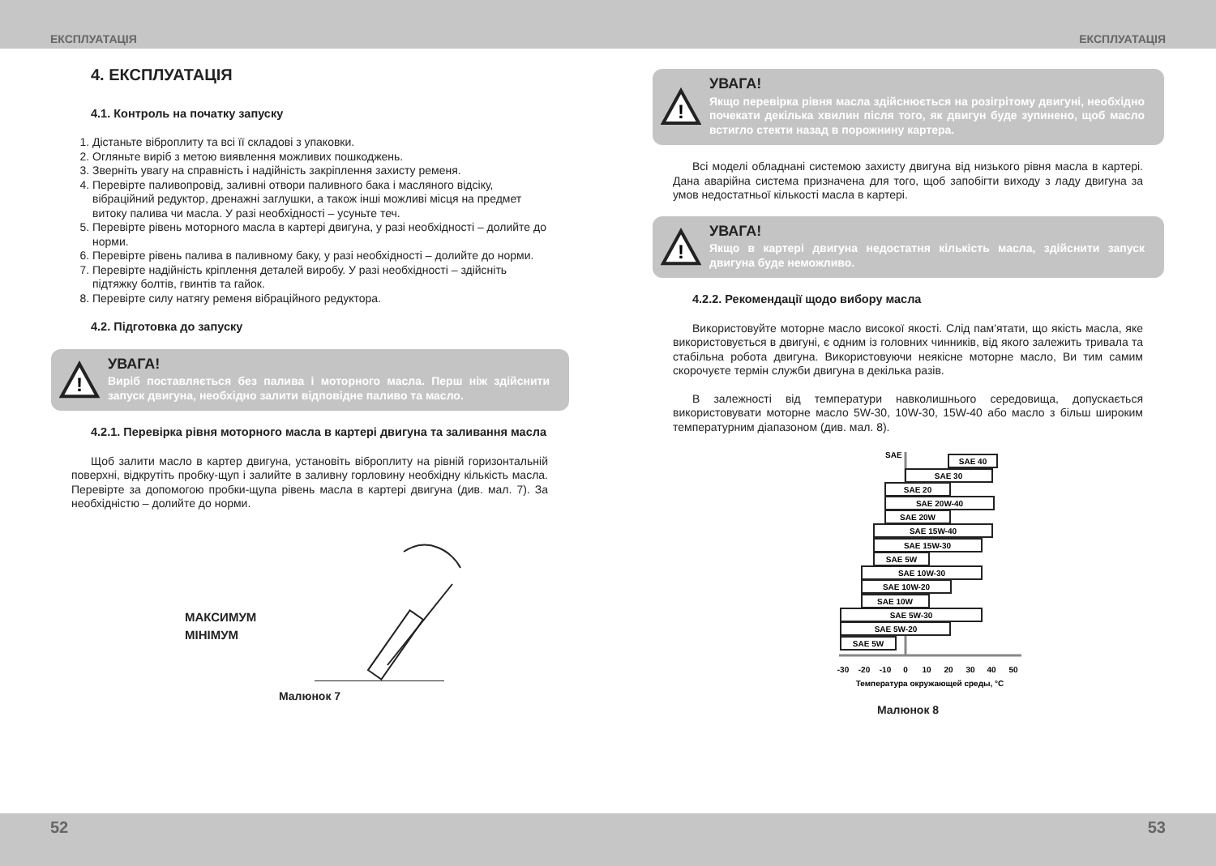ЕКСПЛУАТАЦІЯ ЕКСПЛУАТАЦІЯ
4. ЕКСПЛУАТАЦІЯ
4.1. Контроль на початку запуску
1. Дістаньте віброплиту та всі її складові з упаковки.
2. Огляньте виріб з метою виявлення можливих пошкоджень.
3. Зверніть увагу на справність і надійність закріплення захисту ременя.
4. Перевірте паливопровід, заливні отвори паливного бака і масляного відсіку, вібраційний редуктор, дренажні заглушки, а також інші можливі місця на предмет витоку палива чи масла. У разі необхідності – усуньте теч.
5. Перевірте рівень моторного масла в картері двигуна, у разі необхідності – долийте до норми.
6. Перевірте рівень палива в паливному баку, у разі необхідності – долийте до норми.
7. Перевірте надійність кріплення деталей виробу. У разі необхідності – здійсніть підтяжку болтів, гвинтів та гайок.
8. Перевірте силу натягу ременя вібраційного редуктора.
4.2. Підготовка до запуску
!
УВАГА!
Виріб поставляється без палива і моторного масла. Перш ніж здійснити запуск двигуна, необхідно залити відповідне паливо та масло.
4.2.1. Перевірка рівня моторного масла в картері двигуна та заливання масла
Щоб залити масло в картер двигуна, установіть віброплиту на рівній горизонтальній поверхні, відкрутіть пробку-щуп і залийте в заливну горловину необхідну кількість масла. Перевірте за допомогою пробки-щупа рівень масла в картері двигуна (див. мал. 7). За необхідністю – долийте до норми.
МАКСИМУМ
МІНІМУМ
Малюнок 7
!
УВАГА!
Якщо перевірка рівня масла здійснюється на розігрітому двигуні, необхідно почекати декілька хвилин після того, як двигун буде зупинено, щоб масло встигло стекти назад в порожнину картера.
Всі моделі обладнані системою захисту двигуна від низького рівня масла в картері. Дана аварійна система призначена для того, щоб запобігти виходу з ладу двигуна за умов недостатньої кількості масла в картері.
!
УВАГА!
Якщо в картері двигуна недостатня кількість масла, здійснити запуск двигуна буде неможливо.
4.2.2. Рекомендації щодо вибору масла
Використовуйте моторне масло високої якості. Слід пам'ятати, що якість масла, яке використовується в двигуні, є одним із головних чинників, від якого залежить тривала та стабільна робота двигуна. Використовуючи неякісне моторне масло, Ви тим самим скорочуєте термін служби двигуна в декілька разів.
В залежності від температури навколишнього середовища, допускається використовувати моторне масло 5W-30, 10W-30, 15W-40 або масло з більш широким температурним діапазоном (див. мал. 8).
SAE
SAE 40
SAE 30
SAE 20
SAE 20W-40
SAE 20W
SAE 15W-40
SAE 15W-30
SAE 5W
SAE 10W-30
SAE 10W-20
SAE 10W
SAE 5W-30
SAE 5W-20
SAE 5W
-30
-20
-10
0
10
20
30
40
50
Температура окружающей среды, °C
Малюнок 8
52 53